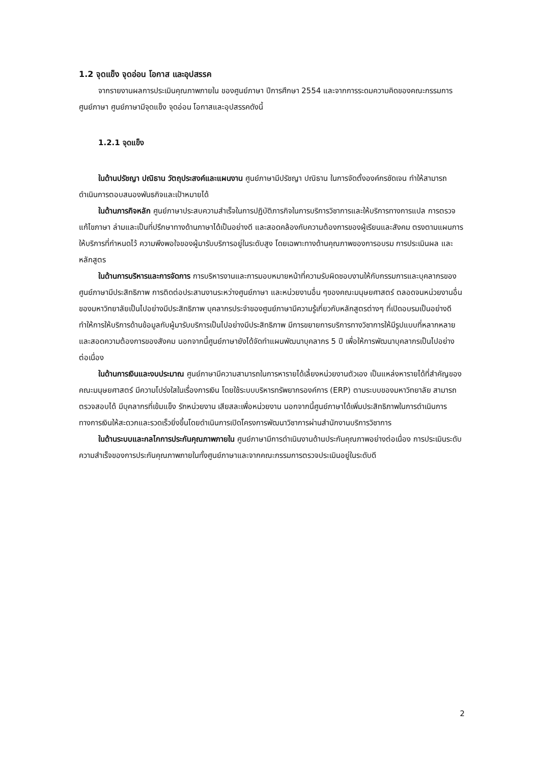1.2 จุดแข็ง จุดอ่อน โอกาส และอุปสรรค
จากรายงานผลการประเมินคุณภาพภายใน ของศูนย์ภาษา ปีการศึกษา 2554 และจากการระดมความคิดของคณะกรรมการศูนย์ภาษา ศูนย์ภาษามีจุดแข็ง จุดอ่อน โอกาสและอุปสรรคดังนี้
1.2.1 จุดแข็ง
ในด้านปรัชญา ปณิธาน วัตถุประสงค์และแผนงาน ศูนย์ภาษามีปรัชญา ปณิธาน ในการจัดตั้งองค์กรชัดเจน ทำให้สามารถดำเนินการตอบสนองพันธกิจและเป้าหมายได้
ในด้านภารกิจหลัก ศูนย์ภาษาประสบความสำเร็จในการปฏิบัติภารกิจในการบริการวิชาการและให้บริการทางการแปล การตรวจแก้ไขภาษา ล่ามและเป็นที่ปรึกษาทางด้านภาษาได้เป็นอย่างดี และสอดคล้องกับความต้องการของผู้เรียนและสังคม ตรงตามแผนการให้บริการที่กำหนดไว้ ความพึงพอใจของผู้มารับบริการอยู่ในระดับสูง โดยเฉพาะทางด้านคุณภาพของการอบรม การประเมินผล และหลักสูตร
ในด้านการบริหารและการจัดการ การบริหารงานและการมอบหมายหน้าที่ความรับผิดชอบงานให้กับกรรมการและบุคลากรของศูนย์ภาษามีประสิทธิภาพ การติดต่อประสานงานระหว่างศูนย์ภาษา และหน่วยงานอื่น ๆของคณะมนุษยศาสตร์ ตลอดจนหน่วยงานอื่นของมหาวิทยาลัยเป็นไปอย่างมีประสิทธิภาพ บุคลากรประจำของศูนย์ภาษามีความรู้เกี่ยวกับหลักสูตรต่างๆ ที่เปิดอบรมเป็นอย่างดี ทำให้การให้บริการด้านข้อมูลกับผู้มารับบริการเป็นไปอย่างมีประสิทธิภาพ มีการขยายการบริการทางวิชาการให้มีรูปแบบที่หลากหลายและสอดความต้องการของสังคม นอกจากนี้ศูนย์ภาษายังได้จัดทำแผนพัฒนาบุคลากร 5 ปี เพื่อให้การพัฒนาบุคลากรเป็นไปอย่างต่อเนื่อง
ในด้านการเงินและงบประมาณ ศูนย์ภาษามีความสามารถในการหารายได้เลี้ยงหน่วยงานตัวเอง เป็นแหล่งหารายได้ที่สำคัญของคณะมนุษยศาสตร์ มีความโปร่งใสในเรื่องการเงิน โดยใช้ระบบบริหารทรัพยากรองค์การ (ERP) ตามระบบของมหาวิทยาลัย สามารถตรวจสอบได้ มีบุคลากรที่เข้มแข็ง รักหน่วยงาน เสียสละเพื่อหน่วยงาน นอกจากนี้ศูนย์ภาษาได้เพิ่มประสิทธิภาพในการดำเนินการทางการเงินให้สะดวกและรวดเร็วยิ่งขึ้นโดยดำเนินการเปิดโครงการพัฒนาวิชาการผ่านสำนักงานบริการวิชาการ
ในด้านระบบและกลไกการประกันคุณภาพภายใน ศูนย์ภาษามีการดำเนินงานด้านประกันคุณภาพอย่างต่อเนื่อง การประเมินระดับความสำเร็จของการประกันคุณภาพภายในทั้งศูนย์ภาษาและจากคณะกรรมการตรวจประเมินอยู่ในระดับดี
2